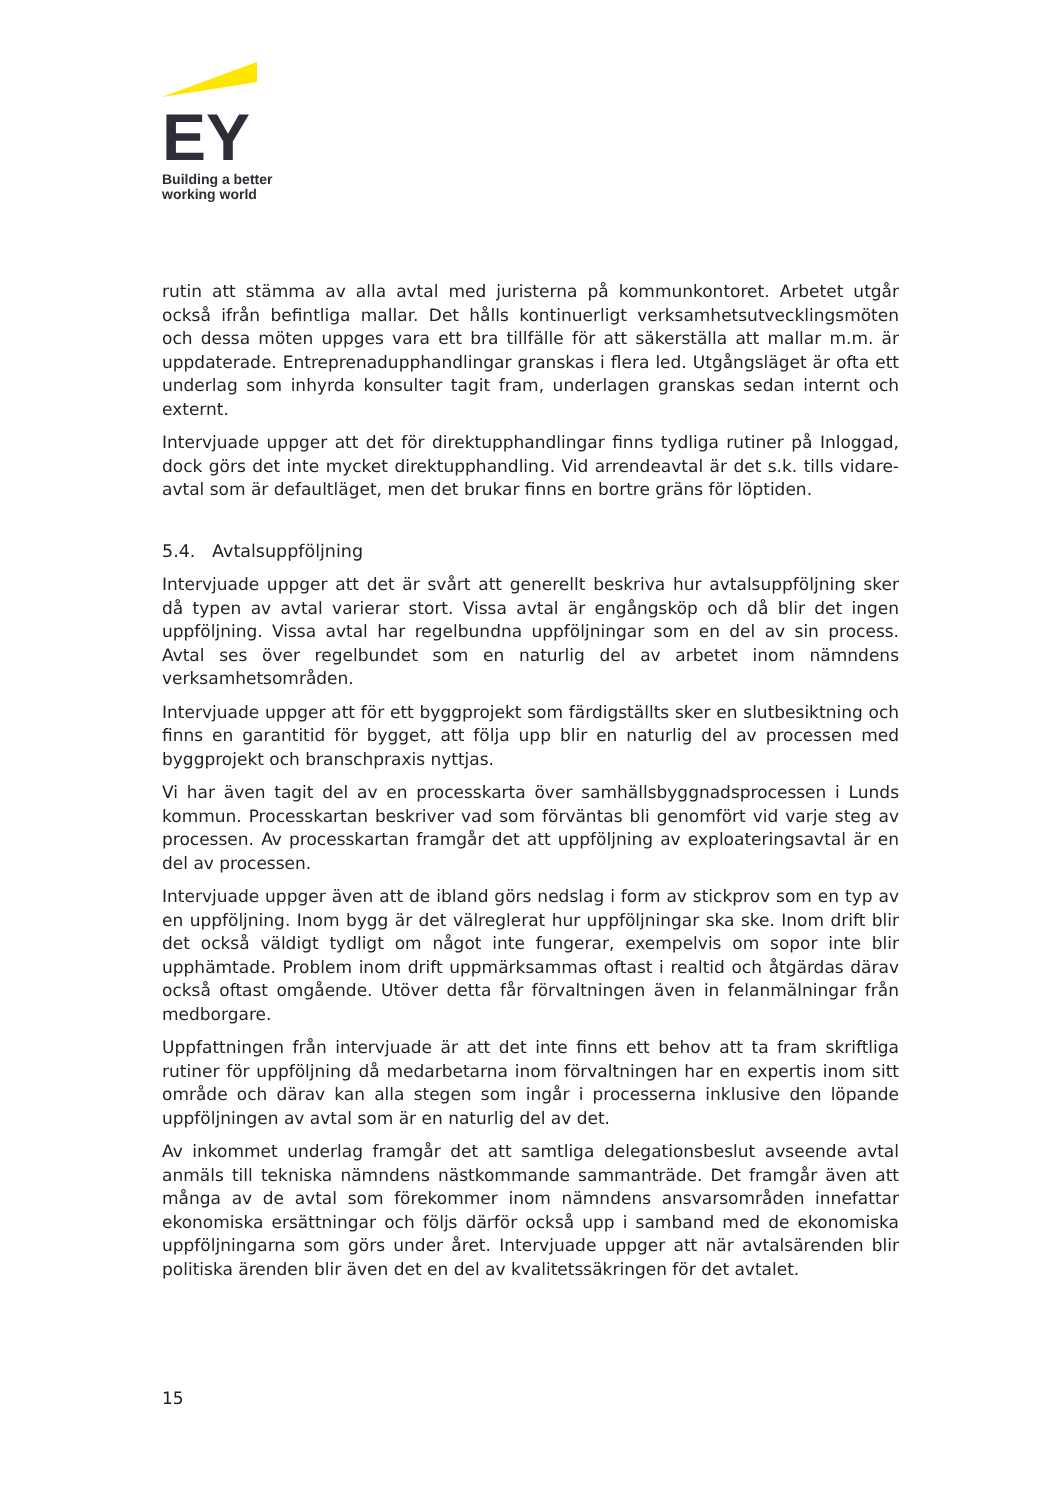EY
Building a better
working world
rutin att stämma av alla avtal med juristerna på kommunkontoret. Arbetet utgår också ifrån befintliga mallar. Det hålls kontinuerligt verksamhetsutvecklingsmöten och dessa möten uppges vara ett bra tillfälle för att säkerställa att mallar m.m. är uppdaterade. Entreprenadupphandlingar granskas i flera led. Utgångsläget är ofta ett underlag som inhyrda konsulter tagit fram, underlagen granskas sedan internt och externt.
Intervjuade uppger att det för direktupphandlingar finns tydliga rutiner på Inloggad, dock görs det inte mycket direktupphandling. Vid arrendeavtal är det s.k. tills vidare-avtal som är defaultläget, men det brukar finns en bortre gräns för löptiden.
5.4. Avtalsuppföljning
Intervjuade uppger att det är svårt att generellt beskriva hur avtalsuppföljning sker då typen av avtal varierar stort. Vissa avtal är engångsköp och då blir det ingen uppföljning. Vissa avtal har regelbundna uppföljningar som en del av sin process. Avtal ses över regelbundet som en naturlig del av arbetet inom nämndens verksamhetsområden.
Intervjuade uppger att för ett byggprojekt som färdigställts sker en slutbesiktning och finns en garantitid för bygget, att följa upp blir en naturlig del av processen med byggprojekt och branschpraxis nyttjas.
Vi har även tagit del av en processkarta över samhällsbyggnadsprocessen i Lunds kommun. Processkartan beskriver vad som förväntas bli genomfört vid varje steg av processen. Av processkartan framgår det att uppföljning av exploateringsavtal är en del av processen.
Intervjuade uppger även att de ibland görs nedslag i form av stickprov som en typ av en uppföljning. Inom bygg är det välreglerat hur uppföljningar ska ske. Inom drift blir det också väldigt tydligt om något inte fungerar, exempelvis om sopor inte blir upphämtade. Problem inom drift uppmärksammas oftast i realtid och åtgärdas därav också oftast omgående. Utöver detta får förvaltningen även in felanmälningar från medborgare.
Uppfattningen från intervjuade är att det inte finns ett behov att ta fram skriftliga rutiner för uppföljning då medarbetarna inom förvaltningen har en expertis inom sitt område och därav kan alla stegen som ingår i processerna inklusive den löpande uppföljningen av avtal som är en naturlig del av det.
Av inkommet underlag framgår det att samtliga delegationsbeslut avseende avtal anmäls till tekniska nämndens nästkommande sammanträde. Det framgår även att många av de avtal som förekommer inom nämndens ansvarsområden innefattar ekonomiska ersättningar och följs därför också upp i samband med de ekonomiska uppföljningarna som görs under året. Intervjuade uppger att när avtalsärenden blir politiska ärenden blir även det en del av kvalitetssäkringen för det avtalet.
15